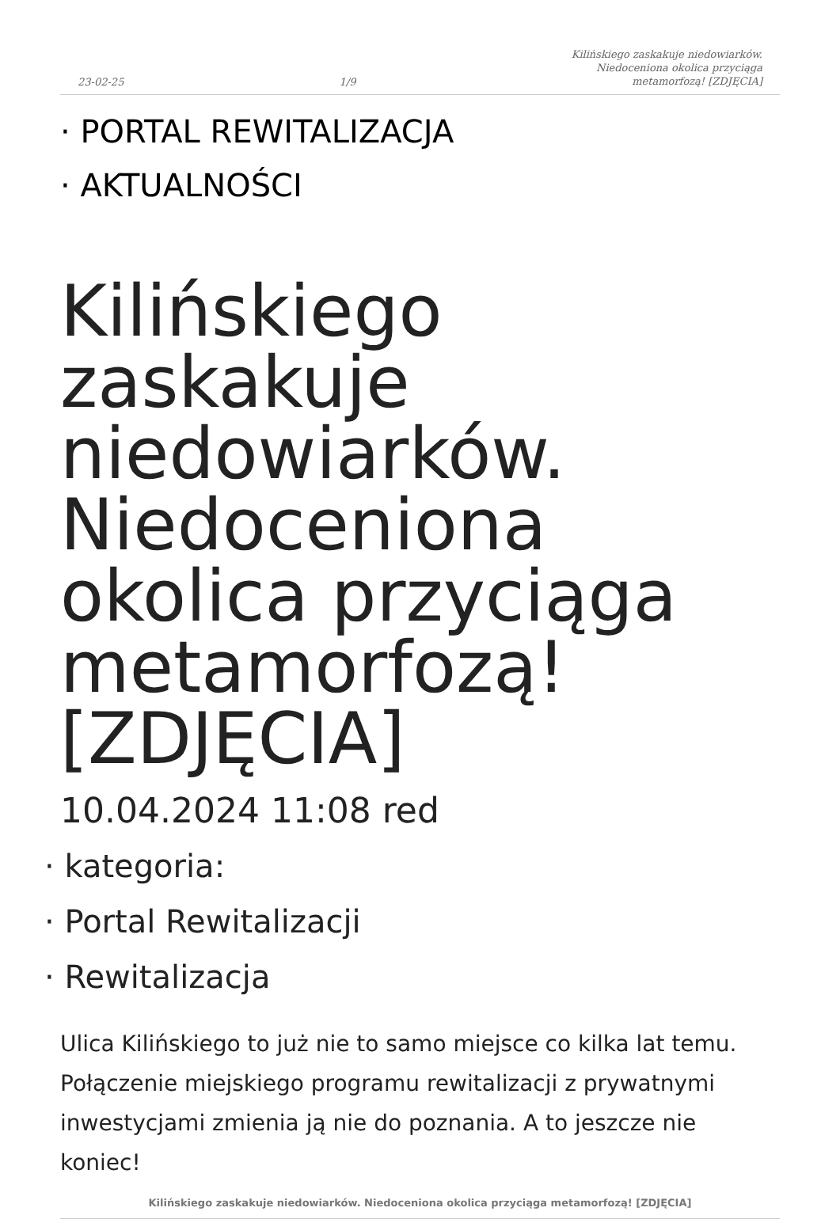23-02-25 1/9 Kilińskiego zaskakuje niedowiarków.
Niedoceniona okolica przyciąga
metamorfozą! [ZDJĘCIA]
· PORTAL REWITALIZACJA
· AKTUALNOŚCI
Kilińskiego zaskakuje niedowiarków. Niedoceniona okolica przyciąga metamorfozą! [ZDJĘCIA]
10.04.2024 11:08 red
· kategoria:
· Portal Rewitalizacji
· Rewitalizacja
Ulica Kilińskiego to już nie to samo miejsce co kilka lat temu. Połączenie miejskiego programu rewitalizacji z prywatnymi inwestycjami zmienia ją nie do poznania. A to jeszcze nie koniec!
Kilińskiego zaskakuje niedowiarków. Niedoceniona okolica przyciąga metamorfozą! [ZDJĘCIA]